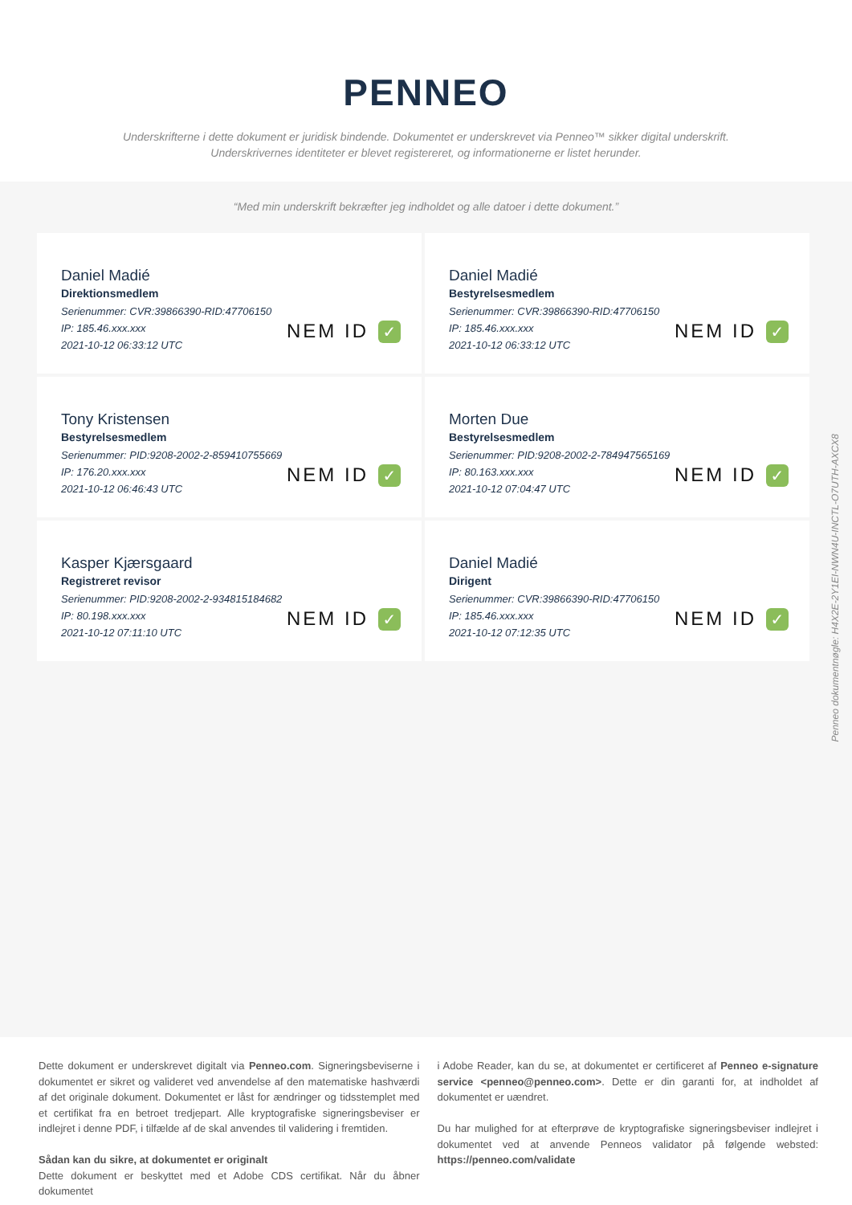PENNEO
Underskrifterne i dette dokument er juridisk bindende. Dokumentet er underskrevet via Penneo™ sikker digital underskrift.
Underskrivernes identiteter er blevet registereret, og informationerne er listet herunder.
“Med min underskrift bekræfter jeg indholdet og alle datoer i dette dokument.”
Daniel Madié
Direktionsmedlem
Serienummer: CVR:39866390-RID:47706150
IP: 185.46.xxx.xxx
2021-10-12 06:33:12 UTC
NEM ID ✓
Daniel Madié
Bestyrelsesmedlem
Serienummer: CVR:39866390-RID:47706150
IP: 185.46.xxx.xxx
2021-10-12 06:33:12 UTC
NEM ID ✓
Tony Kristensen
Bestyrelsesmedlem
Serienummer: PID:9208-2002-2-859410755669
IP: 176.20.xxx.xxx
2021-10-12 06:46:43 UTC
NEM ID ✓
Morten Due
Bestyrelsesmedlem
Serienummer: PID:9208-2002-2-784947565169
IP: 80.163.xxx.xxx
2021-10-12 07:04:47 UTC
NEM ID ✓
Kasper Kjærsgaard
Registreret revisor
Serienummer: PID:9208-2002-2-934815184682
IP: 80.198.xxx.xxx
2021-10-12 07:11:10 UTC
NEM ID ✓
Daniel Madié
Dirigent
Serienummer: CVR:39866390-RID:47706150
IP: 185.46.xxx.xxx
2021-10-12 07:12:35 UTC
NEM ID ✓
Penneo dokumentnøgle: H4X2E-2Y1EI-NWN4U-INCTL-O7UTH-AXCX8
Dette dokument er underskrevet digitalt via Penneo.com. Signeringsbeviserne i dokumentet er sikret og valideret ved anvendelse af den matematiske hashværdi af det originale dokument. Dokumentet er låst for ændringer og tidsstemplet med et certifikat fra en betroet tredjepart. Alle kryptografiske signeringsbeviser er indlejret i denne PDF, i tilfælde af de skal anvendes til validering i fremtiden.
Sådan kan du sikre, at dokumentet er originalt
Dette dokument er beskyttet med et Adobe CDS certifikat. Når du åbner dokumentet
i Adobe Reader, kan du se, at dokumentet er certificeret af Penneo e-signature service <penneo@penneo.com>. Dette er din garanti for, at indholdet af dokumentet er uændret.
Du har mulighed for at efterprøve de kryptografiske signeringsbeviser indlejret i dokumentet ved at anvende Penneos validator på følgende websted: https://penneo.com/validate